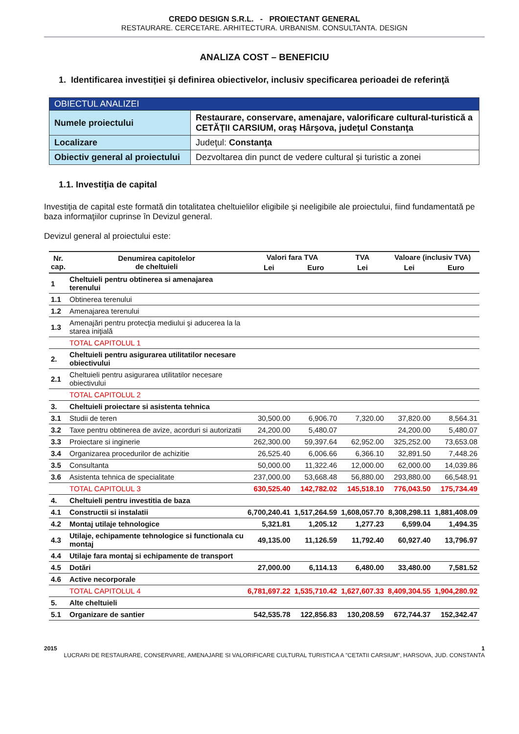CREDO DESIGN S.R.L. - PROIECTANT GENERAL
RESTAURARE. CERCETARE. ARHITECTURA. URBANISM. CONSULTANTA. DESIGN
ANALIZA COST – BENEFICIU
1. Identificarea investiţiei şi definirea obiectivelor, inclusiv specificarea perioadei de referinţă
| OBIECTUL ANALIZEI | |
| Numele proiectului | Restaurare, conservare, amenajare, valorificare cultural-turistică a CETĂŢII CARSIUM, oraş Hârşova, judeţul Constanţa |
| Localizare | Judeţul: Constanţa |
| Obiectiv general al proiectului | Dezvoltarea din punct de vedere cultural şi turistic a zonei |
1.1. Investiţia de capital
Investiţia de capital este formată din totalitatea cheltuielilor eligibile şi neeligibile ale proiectului, fiind fundamentată pe baza informaţiilor cuprinse în Devizul general.
Devizul general al proiectului este:
| Nr. cap. | Denumirea capitolelor de cheltuieli | Valori fara TVA | | TVA | Valoare (inclusiv TVA) | |
| --- | --- | --- | --- | --- | --- | --- |
| | | Lei | Euro | Lei | Lei | Euro |
| 1 | Cheltuieli pentru obtinerea si amenajarea terenului | | | | | |
| 1.1 | Obtinerea terenului | | | | | |
| 1.2 | Amenajarea terenului | | | | | |
| 1.3 | Amenajări pentru protecţia mediului şi aducerea la la starea iniţială | | | | | |
| | TOTAL CAPITOLUL 1 | | | | | |
| 2. | Cheltuieli pentru asigurarea utilitatilor necesare obiectivului | | | | | |
| 2.1 | Cheltuieli pentru asigurarea utilitatilor necesare obiectivului | | | | | |
| | TOTAL CAPITOLUL 2 | | | | | |
| 3. | Cheltuieli proiectare si asistenta tehnica | | | | | |
| 3.1 | Studii de teren | 30,500.00 | 6,906.70 | 7,320.00 | 37,820.00 | 8,564.31 |
| 3.2 | Taxe pentru obtinerea de avize, acorduri si autorizatii | 24,200.00 | 5,480.07 | | 24,200.00 | 5,480.07 |
| 3.3 | Proiectare si inginerie | 262,300.00 | 59,397.64 | 62,952.00 | 325,252.00 | 73,653.08 |
| 3.4 | Organizarea procedurilor de achizitie | 26,525.40 | 6,006.66 | 6,366.10 | 32,891.50 | 7,448.26 |
| 3.5 | Consultanta | 50,000.00 | 11,322.46 | 12,000.00 | 62,000.00 | 14,039.86 |
| 3.6 | Asistenta tehnica de specialitate | 237,000.00 | 53,668.48 | 56,880.00 | 293,880.00 | 66,548.91 |
| | TOTAL CAPITOLUL 3 | 630,525.40 | 142,782.02 | 145,518.10 | 776,043.50 | 175,734.49 |
| 4. | Cheltuieli pentru investitia de baza | | | | | |
| 4.1 | Constructii si instalatii | 6,700,240.41 | 1,517,264.59 | 1,608,057.70 | 8,308,298.11 | 1,881,408.09 |
| 4.2 | Montaj utilaje tehnologice | 5,321.81 | 1,205.12 | 1,277.23 | 6,599.04 | 1,494.35 |
| 4.3 | Utilaje, echipamente tehnologice si functionala cu montaj | 49,135.00 | 11,126.59 | 11,792.40 | 60,927.40 | 13,796.97 |
| 4.4 | Utilaje fara montaj si echipamente de transport | | | | | |
| 4.5 | Dotări | 27,000.00 | 6,114.13 | 6,480.00 | 33,480.00 | 7,581.52 |
| 4.6 | Active necorporale | | | | | |
| | TOTAL CAPITOLUL 4 | 6,781,697.22 | 1,535,710.42 | 1,627,607.33 | 8,409,304.55 | 1,904,280.92 |
| 5. | Alte cheltuieli | | | | | |
| 5.1 | Organizare de santier | 542,535.78 | 122,856.83 | 130,208.59 | 672,744.37 | 152,342.47 |
2015 1
LUCRARI DE RESTAURARE, CONSERVARE, AMENAJARE SI VALORIFICARE CULTURAL TURISTICA A "CETATII CARSIUM", HARSOVA, JUD. CONSTANTA